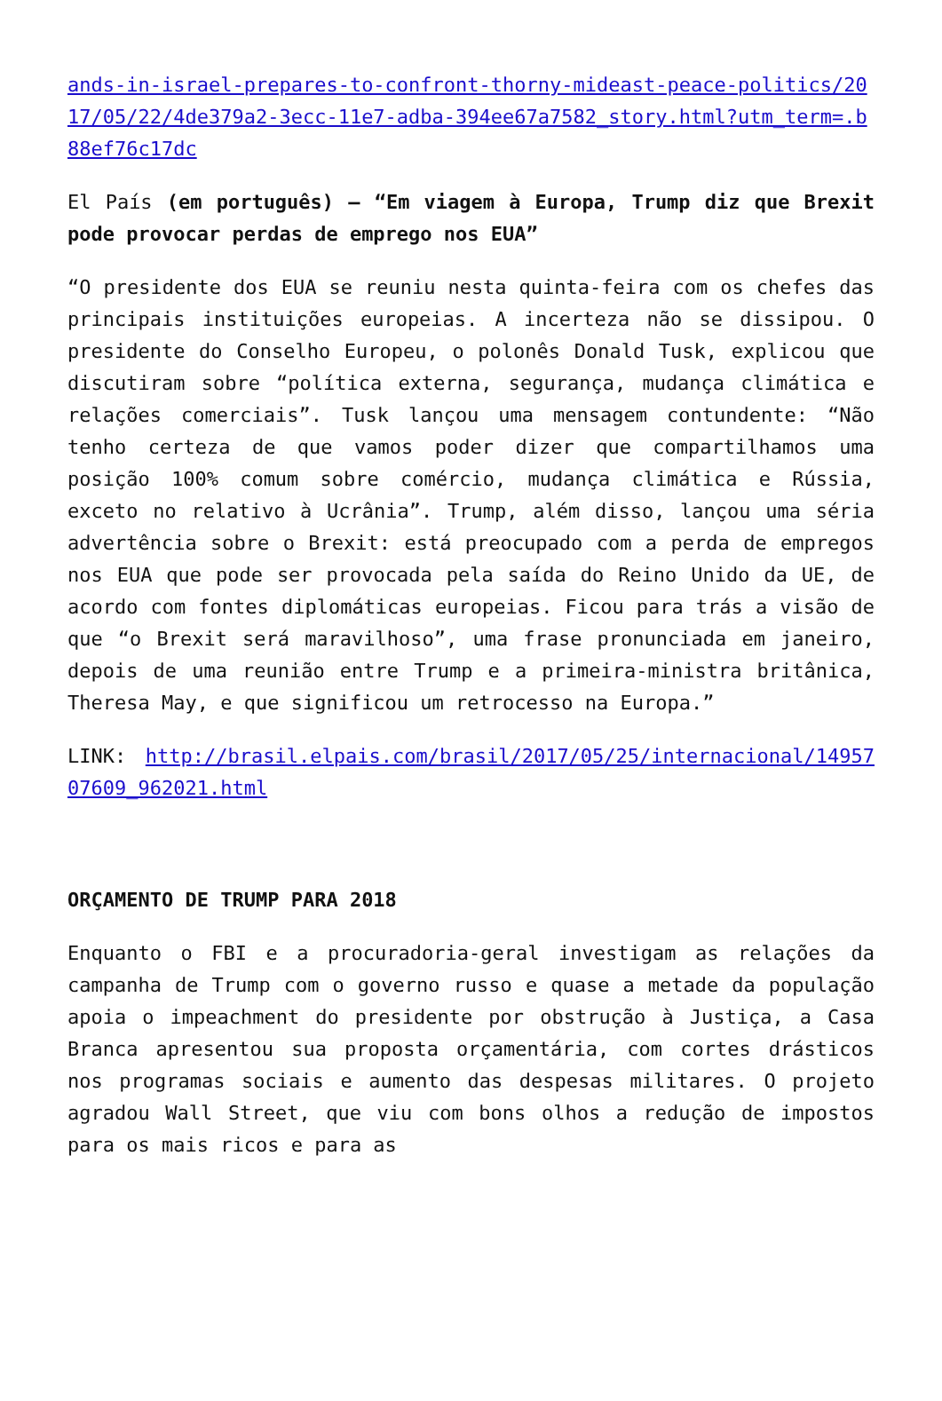ands-in-israel-prepares-to-confront-thorny-mideast-peace-politics/2017/05/22/4de379a2-3ecc-11e7-adba-394ee67a7582_story.html?utm_term=.b88ef76c17dc
El País (em português) – “Em viagem à Europa, Trump diz que Brexit pode provocar perdas de emprego nos EUA”
“O presidente dos EUA se reuniu nesta quinta-feira com os chefes das principais instituições europeias. A incerteza não se dissipou. O presidente do Conselho Europeu, o polonês Donald Tusk, explicou que discutiram sobre “política externa, segurança, mudança climática e relações comerciais”. Tusk lançou uma mensagem contundente: “Não tenho certeza de que vamos poder dizer que compartilhamos uma posição 100% comum sobre comércio, mudança climática e Rússia, exceto no relativo à Ucrânia”. Trump, além disso, lançou uma séria advertência sobre o Brexit: está preocupado com a perda de empregos nos EUA que pode ser provocada pela saída do Reino Unido da UE, de acordo com fontes diplomáticas europeias. Ficou para trás a visão de que “o Brexit será maravilhoso”, uma frase pronunciada em janeiro, depois de uma reunião entre Trump e a primeira-ministra britânica, Theresa May, e que significou um retrocesso na Europa.”
LINK: http://brasil.elpais.com/brasil/2017/05/25/internacional/1495707609_962021.html
ORÇAMENTO DE TRUMP PARA 2018
Enquanto o FBI e a procuradoria-geral investigam as relações da campanha de Trump com o governo russo e quase a metade da população apoia o impeachment do presidente por obstrução à Justiça, a Casa Branca apresentou sua proposta orçamentária, com cortes drásticos nos programas sociais e aumento das despesas militares. O projeto agradou Wall Street, que viu com bons olhos a redução de impostos para os mais ricos e para as